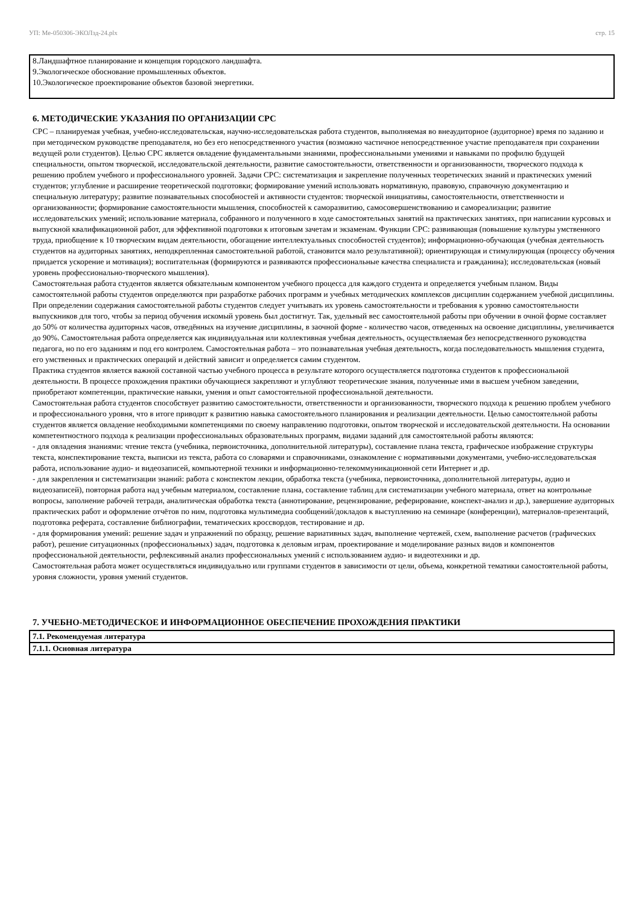УП: Ме-050306-ЭКОЛзд-24.plx стр. 15
8.Ландшафтное планирование и концепция городского ландшафта.
9.Экологическое обоснование промышленных объектов.
10.Экологическое проектирование объектов базовой энергетики.
6. МЕТОДИЧЕСКИЕ УКАЗАНИЯ ПО ОРГАНИЗАЦИИ СРС
СРС – планируемая учебная, учебно-исследовательская, научно-исследовательская работа студентов, выполняемая во внеаудиторное (аудиторное) время по заданию и при методическом руководстве преподавателя, но без его непосредственного участия (возможно частичное непосредственное участие преподавателя при сохранении ведущей роли студентов). Целью СРС является овладение фундаментальными знаниями, профессиональными умениями и навыками по профилю будущей специальности, опытом творческой, исследовательской деятельности, развитие самостоятельности, ответственности и организованности, творческого подхода к решению проблем учебного и профессионального уровней. Задачи СРС: систематизация и закрепление полученных теоретических знаний и практических умений студентов; углубление и расширение теоретической подготовки; формирование умений использовать нормативную, правовую, справочную документацию и специальную литературу; развитие познавательных способностей и активности студентов: творческой инициативы, самостоятельности, ответственности и организованности; формирование самостоятельности мышления, способностей к саморазвитию, самосовершенствованию и самореализации; развитие исследовательских умений; использование материала, собранного и полученного в ходе самостоятельных занятий на практических занятиях, при написании курсовых и выпускной квалификационной работ, для эффективной подготовки к итоговым зачетам и экзаменам. Функции СРС: развивающая (повышение культуры умственного труда, приобщение к 10 творческим видам деятельности, обогащение интеллектуальных способностей студентов); информационно-обучающая (учебная деятельность студентов на аудиторных занятиях, неподкрепленная самостоятельной работой, становится мало результативной); ориентирующая и стимулирующая (процессу обучения придается ускорение и мотивация); воспитательная (формируются и развиваются профессиональные качества специалиста и гражданина); исследовательская (новый уровень профессионально-творческого мышления).
Самостоятельная работа студентов является обязательным компонентом учебного процесса для каждого студента и определяется учебным планом. Виды самостоятельной работы студентов определяются при разработке рабочих программ и учебных методических комплексов дисциплин содержанием учебной дисциплины. При определении содержания самостоятельной работы студентов следует учитывать их уровень самостоятельности и требования к уровню самостоятельности выпускников для того, чтобы за период обучения искомый уровень был достигнут. Так, удельный вес самостоятельной работы при обучении в очной форме составляет до 50% от количества аудиторных часов, отведённых на изучение дисциплины, в заочной форме - количество часов, отведенных на освоение дисциплины, увеличивается до 90%. Самостоятельная работа определяется как индивидуальная или коллективная учебная деятельность, осуществляемая без непосредственного руководства педагога, но по его заданиям и под его контролем. Самостоятельная работа – это познавательная учебная деятельность, когда последовательность мышления студента, его умственных и практических операций и действий зависит и определяется самим студентом.
Практика студентов является важной составной частью учебного процесса в результате которого осуществляется подготовка студентов к профессиональной деятельности. В процессе прохождения практики обучающиеся закрепляют и углубляют теоретические знания, полученные ими в высшем учебном заведении, приобретают компетенции, практические навыки, умения и опыт самостоятельной профессиональной деятельности.
Самостоятельная работа студентов способствует развитию самостоятельности, ответственности и организованности, творческого подхода к решению проблем учебного и профессионального уровня, что в итоге приводит к развитию навыка самостоятельного планирования и реализации деятельности. Целью самостоятельной работы студентов является овладение необходимыми компетенциями по своему направлению подготовки, опытом творческой и исследовательской деятельности. На основании компетентностного подхода к реализации профессиональных образовательных программ, видами заданий для самостоятельной работы являются:
- для овладения знаниями: чтение текста (учебника, первоисточника, дополнительной литературы), составление плана текста, графическое изображение структуры текста, конспектирование текста, выписки из текста, работа со словарями и справочниками, ознакомление с нормативными документами, учебно-исследовательская работа, использование аудио- и видеозаписей, компьютерной техники и информационно-телекоммуникационной сети Интернет и др.
- для закрепления и систематизации знаний: работа с конспектом лекции, обработка текста (учебника, первоисточника, дополнительной литературы, аудио и видеозаписей), повторная работа над учебным материалом, составление плана, составление таблиц для систематизации учебного материала, ответ на контрольные вопросы, заполнение рабочей тетради, аналитическая обработка текста (аннотирование, рецензирование, реферирование, конспект-анализ и др.), завершение аудиторных практических работ и оформление отчётов по ним, подготовка мультимедиа сообщений/докладов к выступлению на семинаре (конференции), материалов-презентаций, подготовка реферата, составление библиографии, тематических кроссвордов, тестирование и др.
- для формирования умений: решение задач и упражнений по образцу, решение вариативных задач, выполнение чертежей, схем, выполнение расчетов (графических работ), решение ситуационных (профессиональных) задач, подготовка к деловым играм, проектирование и моделирование разных видов и компонентов профессиональной деятельности, рефлексивный анализ профессиональных умений с использованием аудио- и видеотехники и др.
Самостоятельная работа может осуществляться индивидуально или группами студентов в зависимости от цели, объема, конкретной тематики самостоятельной работы, уровня сложности, уровня умений студентов.
7. УЧЕБНО-МЕТОДИЧЕСКОЕ И ИНФОРМАЦИОННОЕ ОБЕСПЕЧЕНИЕ ПРОХОЖДЕНИЯ ПРАКТИКИ
| 7.1. Рекомендуемая литература |
| 7.1.1. Основная литература |